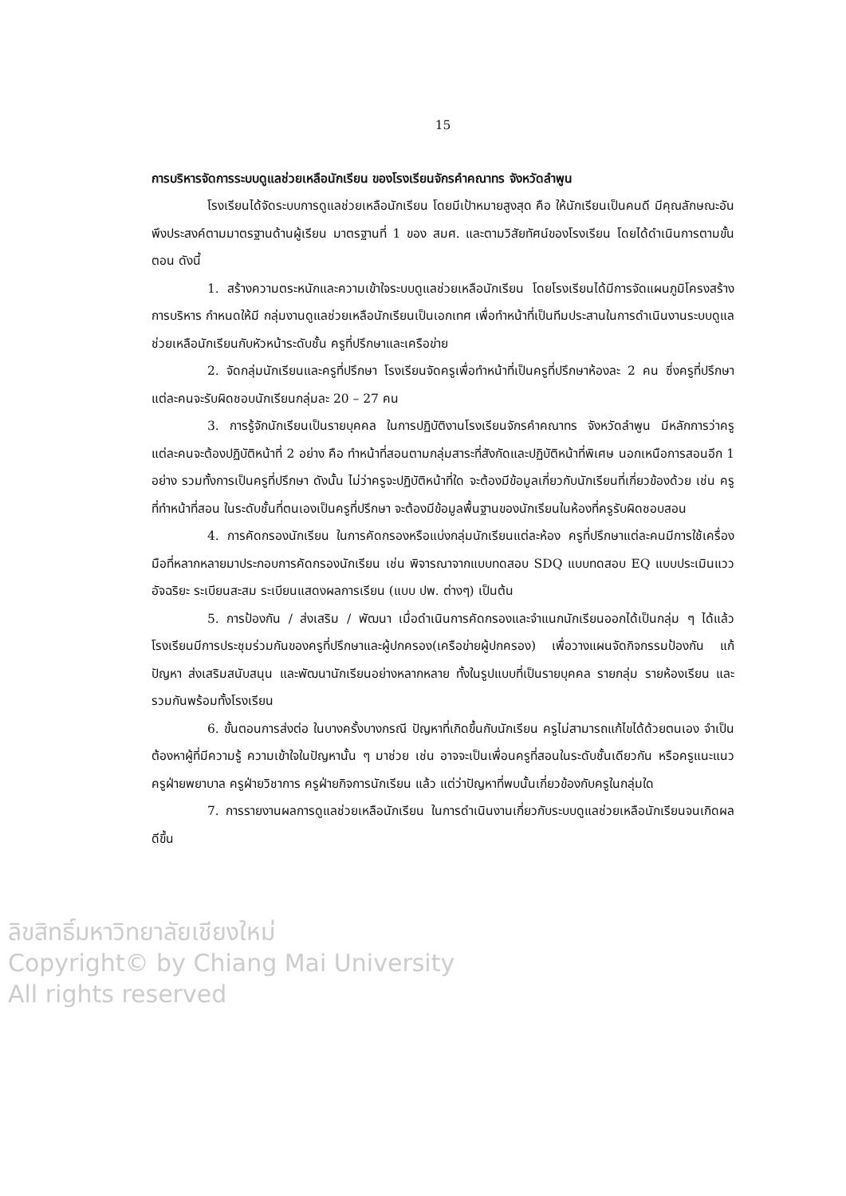15
การบริหารจัดการระบบดูแลช่วยเหลือนักเรียน ของโรงเรียนจักรคำคณาทร จังหวัดลำพูน
โรงเรียนได้จัดระบบการดูแลช่วยเหลือนักเรียน โดยมีเป้าหมายสูงสุด คือ ให้นักเรียนเป็นคนดี มีคุณลักษณะอันพึงประสงค์ตามมาตรฐานด้านผู้เรียน มาตรฐานที่ 1 ของ สมศ. และตามวิสัยทัศน์ของโรงเรียน โดยได้ดำเนินการตามขั้นตอน ดังนี้
1. สร้างความตระหนักและความเข้าใจระบบดูแลช่วยเหลือนักเรียน โดยโรงเรียนได้มีการจัดแผนภูมิโครงสร้างการบริหาร กำหนดให้มี กลุ่มงานดูแลช่วยเหลือนักเรียนเป็นเอกเทศ เพื่อทำหน้าที่เป็นทีมประสานในการดำเนินงานระบบดูแลช่วยเหลือนักเรียนกับหัวหน้าระดับชั้น ครูที่ปรึกษาและเครือข่าย
2. จัดกลุ่มนักเรียนและครูที่ปรึกษา โรงเรียนจัดครูเพื่อทำหน้าที่เป็นครูที่ปรึกษาห้องละ 2 คน ซึ่งครูที่ปรึกษาแต่ละคนจะรับผิดชอบนักเรียนกลุ่มละ 20 – 27 คน
3. การรู้จักนักเรียนเป็นรายบุคคล ในการปฏิบัติงานโรงเรียนจักรคำคณาทร จังหวัดลำพูน มีหลักการว่าครูแต่ละคนจะต้องปฏิบัติหน้าที่ 2 อย่าง คือ ทำหน้าที่สอนตามกลุ่มสาระที่สังกัดและปฏิบัติหน้าที่พิเศษ นอกเหนือการสอนอีก 1 อย่าง รวมทั้งการเป็นครูที่ปรึกษา ดังนั้น ไม่ว่าครูจะปฏิบัติหน้าที่ใด จะต้องมีข้อมูลเกี่ยวกับนักเรียนที่เกี่ยวข้องด้วย เช่น ครูที่ทำหน้าที่สอน ในระดับชั้นที่ตนเองเป็นครูที่ปรึกษา จะต้องมีข้อมูลพื้นฐานของนักเรียนในห้องที่ครูรับผิดชอบสอน
4. การคัดกรองนักเรียน ในการคัดกรองหรือแบ่งกลุ่มนักเรียนแต่ละห้อง ครูที่ปรึกษาแต่ละคนมีการใช้เครื่องมือที่หลากหลายมาประกอบการคัดกรองนักเรียน เช่น พิจารณาจากแบบทดสอบ SDQ แบบทดสอบ EQ แบบประเมินแววอัจฉริยะ ระเบียนสะสม ระเบียนแสดงผลการเรียน (แบบ ปพ. ต่างๆ) เป็นต้น
5. การป้องกัน / ส่งเสริม / พัฒนา เมื่อดำเนินการคัดกรองและจำแนกนักเรียนออกได้เป็นกลุ่ม ๆ ได้แล้ว โรงเรียนมีการประชุมร่วมกันของครูที่ปรึกษาและผู้ปกครอง(เครือข่ายผู้ปกครอง) เพื่อวางแผนจัดกิจกรรมป้องกัน แก้ปัญหา ส่งเสริมสนับสนุน และพัฒนานักเรียนอย่างหลากหลาย ทั้งในรูปแบบที่เป็นรายบุคคล รายกลุ่ม รายห้องเรียน และรวมกันพร้อมทั้งโรงเรียน
6. ขั้นตอนการส่งต่อ ในบางครั้งบางกรณี ปัญหาที่เกิดขึ้นกับนักเรียน ครูไม่สามารถแก้ไขได้ด้วยตนเอง จำเป็นต้องหาผู้ที่มีความรู้ ความเข้าใจในปัญหานั้น ๆ มาช่วย เช่น อาจจะเป็นเพื่อนครูที่สอนในระดับชั้นเดียวกัน หรือครูแนะแนว ครูฝ่ายพยาบาล ครูฝ่ายวิชาการ ครูฝ่ายกิจการนักเรียน แล้ว แต่ว่าปัญหาที่พบนั้นเกี่ยวข้องกับครูในกลุ่มใด
7. การรายงานผลการดูแลช่วยเหลือนักเรียน ในการดำเนินงานเกี่ยวกับระบบดูแลช่วยเหลือนักเรียนจนเกิดผลดีขึ้น
ลิขสิทธิ์มหาวิทยาลัยเชียงใหม่
Copyright© by Chiang Mai University
All rights reserved